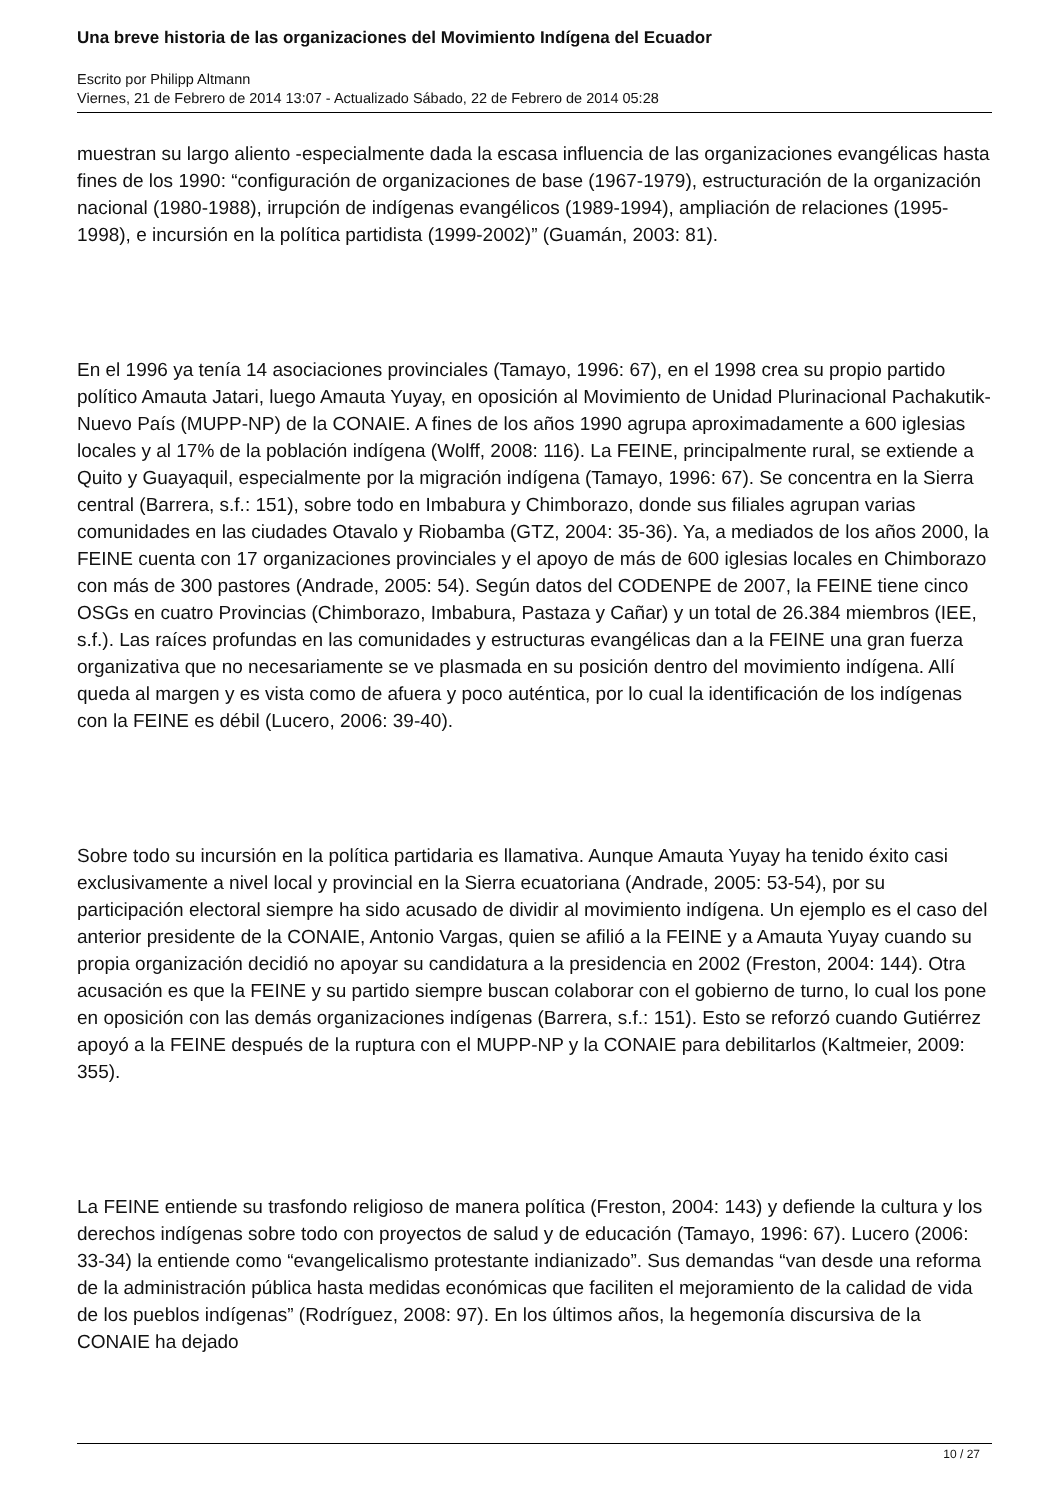Una breve historia de las organizaciones del Movimiento Indígena del Ecuador
Escrito por Philipp Altmann
Viernes, 21 de Febrero de 2014 13:07 - Actualizado Sábado, 22 de Febrero de 2014 05:28
muestran su largo aliento -especialmente dada la escasa influencia de las organizaciones evangélicas hasta fines de los 1990: “configuración de organizaciones de base (1967-1979), estructuración de la organización nacional (1980-1988), irrupción de indígenas evangélicos (1989-1994), ampliación de relaciones (1995-1998), e incursión en la política partidista (1999-2002)” (Guamán, 2003: 81).
En el 1996 ya tenía 14 asociaciones provinciales (Tamayo, 1996: 67), en el 1998 crea su propio partido político Amauta Jatari, luego Amauta Yuyay, en oposición al Movimiento de Unidad Plurinacional Pachakutik-Nuevo País (MUPP-NP) de la CONAIE. A fines de los años 1990 agrupa aproximadamente a 600 iglesias locales y al 17% de la población indígena (Wolff, 2008: 116). La FEINE, principalmente rural, se extiende a Quito y Guayaquil, especialmente por la migración indígena (Tamayo, 1996: 67). Se concentra en la Sierra central (Barrera, s.f.: 151), sobre todo en Imbabura y Chimborazo, donde sus filiales agrupan varias comunidades en las ciudades Otavalo y Riobamba (GTZ, 2004: 35-36). Ya, a mediados de los años 2000, la FEINE cuenta con 17 organizaciones provinciales y el apoyo de más de 600 iglesias locales en Chimborazo con más de 300 pastores (Andrade, 2005: 54). Según datos del CODENPE de 2007, la FEINE tiene cinco OSGs en cuatro Provincias (Chimborazo, Imbabura, Pastaza y Cañar) y un total de 26.384 miembros (IEE, s.f.). Las raíces profundas en las comunidades y estructuras evangélicas dan a la FEINE una gran fuerza organizativa que no necesariamente se ve plasmada en su posición dentro del movimiento indígena. Allí queda al margen y es vista como de afuera y poco auténtica, por lo cual la identificación de los indígenas con la FEINE es débil (Lucero, 2006: 39-40).
Sobre todo su incursión en la política partidaria es llamativa. Aunque Amauta Yuyay ha tenido éxito casi exclusivamente a nivel local y provincial en la Sierra ecuatoriana (Andrade, 2005: 53-54), por su participación electoral siempre ha sido acusado de dividir al movimiento indígena. Un ejemplo es el caso del anterior presidente de la CONAIE, Antonio Vargas, quien se afilió a la FEINE y a Amauta Yuyay cuando su propia organización decidió no apoyar su candidatura a la presidencia en 2002 (Freston, 2004: 144). Otra acusación es que la FEINE y su partido siempre buscan colaborar con el gobierno de turno, lo cual los pone en oposición con las demás organizaciones indígenas (Barrera, s.f.: 151). Esto se reforzó cuando Gutiérrez apoyó a la FEINE después de la ruptura con el MUPP-NP y la CONAIE para debilitarlos (Kaltmeier, 2009: 355).
La FEINE entiende su trasfondo religioso de manera política (Freston, 2004: 143) y defiende la cultura y los derechos indígenas sobre todo con proyectos de salud y de educación (Tamayo, 1996: 67). Lucero (2006: 33-34) la entiende como “evangelicalismo protestante indianizado”. Sus demandas “van desde una reforma de la administración pública hasta medidas económicas que faciliten el mejoramiento de la calidad de vida de los pueblos indígenas” (Rodríguez, 2008: 97). En los últimos años, la hegemonía discursiva de la CONAIE ha dejado
10 / 27